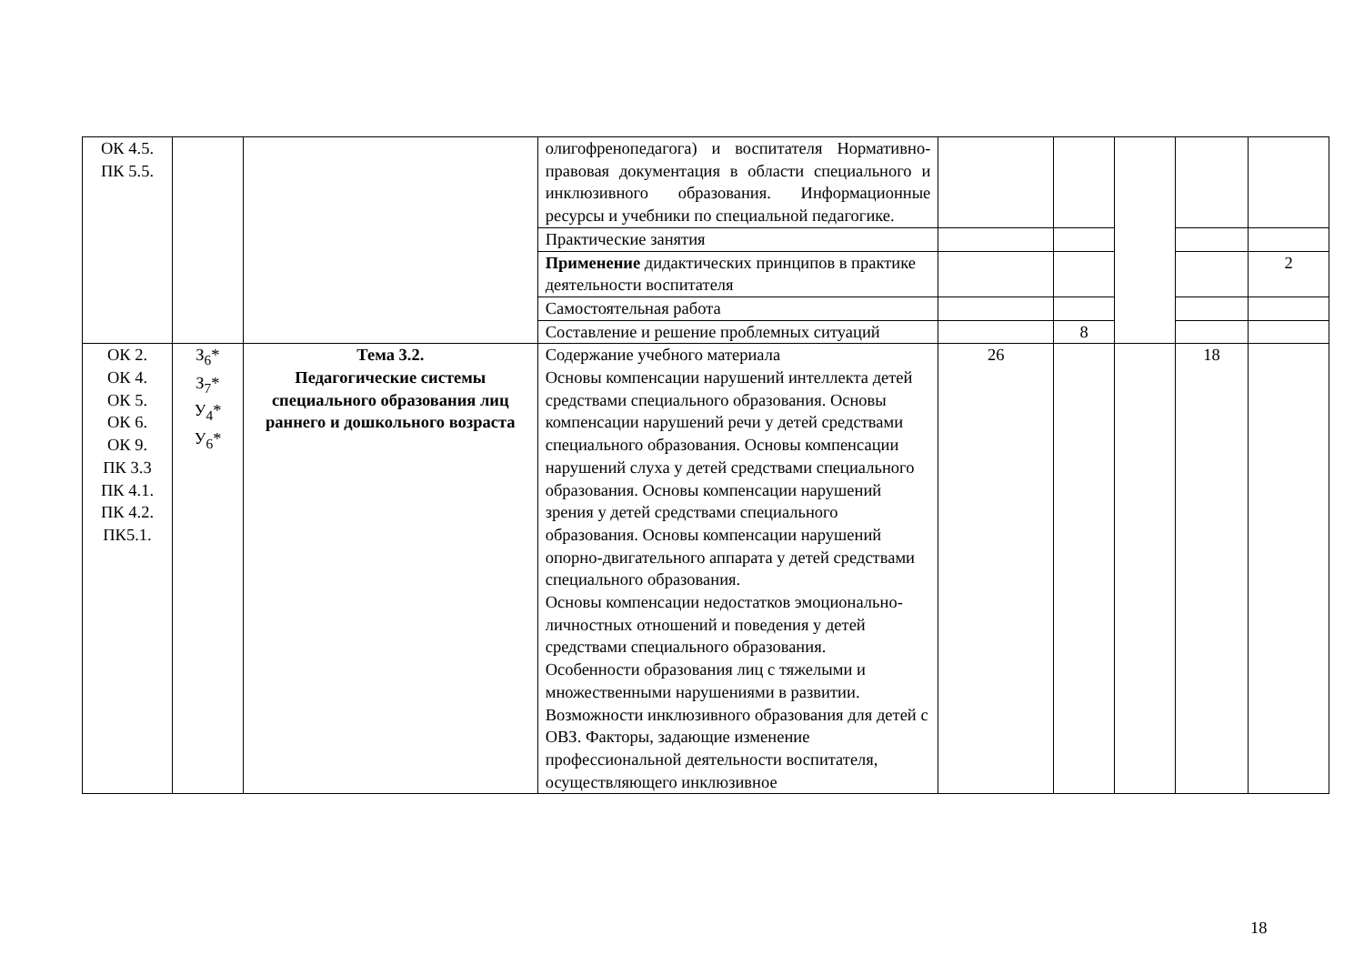| ОК 4.5. ПК 5.5. | | | олигофренопедагога) и воспитателя Нормативно-правовая документация в области специального и инклюзивного образования. Информационные ресурсы и учебники по специальной педагогике. | | | | | |
| | | | Практические занятия | | | | | |
| | | | Применение дидактических принципов в практике деятельности воспитателя | | | | | 2 |
| | | | Самостоятельная работа | | | | | |
| | | | Составление и решение проблемных ситуаций | | 8 | | | |
| ОК 2. ОК 4. ОК 5. ОК 6. ОК 9. ПК 3.3 ПК 4.1. ПК 4.2. ПК5.1. | З<sub>6</sub>* З<sub>7</sub>* У<sub>4</sub>* У<sub>6</sub>* | Тема 3.2. Педагогические системы специального образования лиц раннего и дошкольного возраста | Содержание учебного материала Основы компенсации нарушений интеллекта детей средствами специального образования. Основы компенсации нарушений речи у детей средствами специального образования. Основы компенсации нарушений слуха у детей средствами специального образования. Основы компенсации нарушений зрения у детей средствами специального образования. Основы компенсации нарушений опорно-двигательного аппарата у детей средствами специального образования. Основы компенсации недостатков эмоционально-личностных отношений и поведения у детей средствами специального образования. Особенности образования лиц с тяжелыми и множественными нарушениями в развитии. Возможности инклюзивного образования для детей с ОВЗ. Факторы, задающие изменение профессиональной деятельности воспитателя, осуществляющего инклюзивное | 26 | | | 18 | |
18